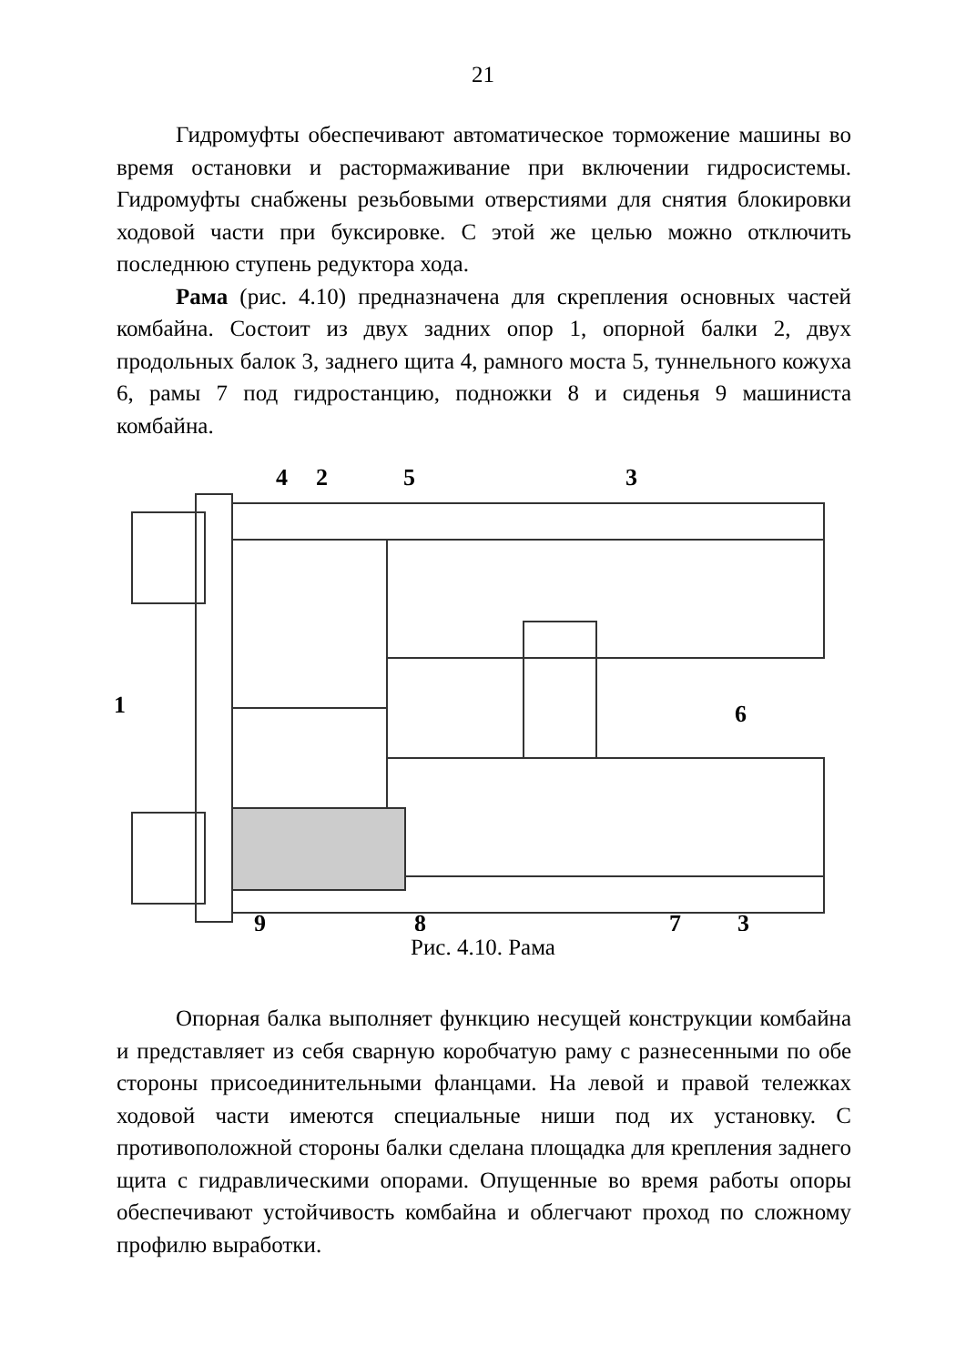21
Гидромуфты обеспечивают автоматическое торможение машины во время остановки и растормаживание при включении гидросистемы. Гидромуфты снабжены резьбовыми отверстиями для снятия блокировки ходовой части при буксировке. С этой же целью можно отключить последнюю ступень редуктора хода.
Рама (рис. 4.10) предназначена для скрепления основных частей комбайна. Состоит из двух задних опор 1, опорной балки 2, двух продольных балок 3, заднего щита 4, рамного моста 5, туннельного кожуха 6, рамы 7 под гидростанцию, подножки 8 и сиденья 9 машиниста комбайна.
4
2
5
3
1
6
9
8
7
3
Рис. 4.10. Рама
Опорная балка выполняет функцию несущей конструкции комбайна и представляет из себя сварную коробчатую раму с разнесенными по обе стороны присоединительными фланцами. На левой и правой тележках ходовой части имеются специальные ниши под их установку. С противоположной стороны балки сделана площадка для крепления заднего щита с гидравлическими опорами. Опущенные во время работы опоры обеспечивают устойчивость комбайна и облегчают проход по сложному профилю выработки.